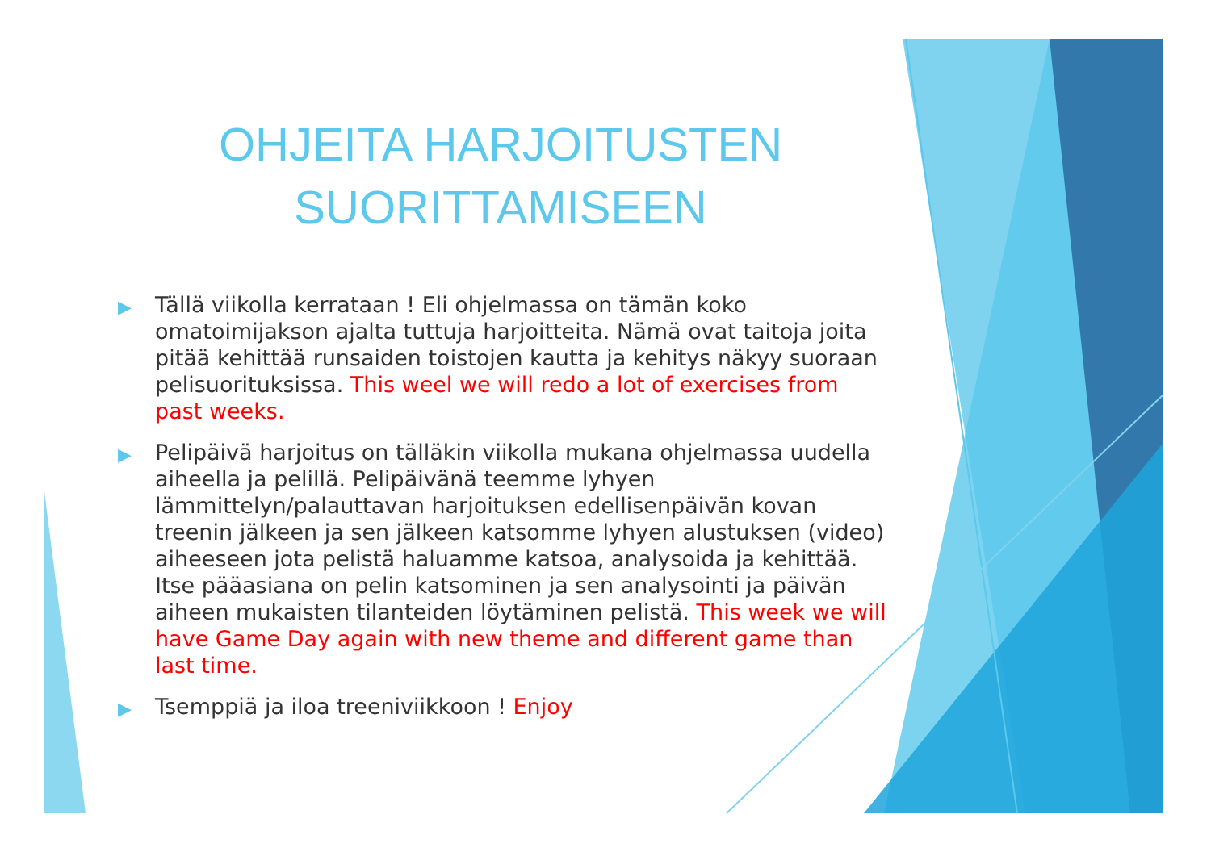OHJEITA HARJOITUSTEN
SUORITTAMISEEN
▶ Tällä viikolla kerrataan ! Eli ohjelmassa on tämän koko omatoimijakson ajalta tuttuja harjoitteita. Nämä ovat taitoja joita pitää kehittää runsaiden toistojen kautta ja kehitys näkyy suoraan pelisuorituksissa. This weel we will redo a lot of exercises from past weeks.
▶ Pelipäivä harjoitus on tälläkin viikolla mukana ohjelmassa uudella aiheella ja pelillä. Pelipäivänä teemme lyhyen lämmittelyn/palauttavan harjoituksen edellisenpäivän kovan treenin jälkeen ja sen jälkeen katsomme lyhyen alustuksen (video) aiheeseen jota pelistä haluamme katsoa, analysoida ja kehittää. Itse pääasiana on pelin katsominen ja sen analysointi ja päivän aiheen mukaisten tilanteiden löytäminen pelistä. This week we will have Game Day again with new theme and different game than last time.
▶ Tsemppiä ja iloa treeniviikkoon ! Enjoy